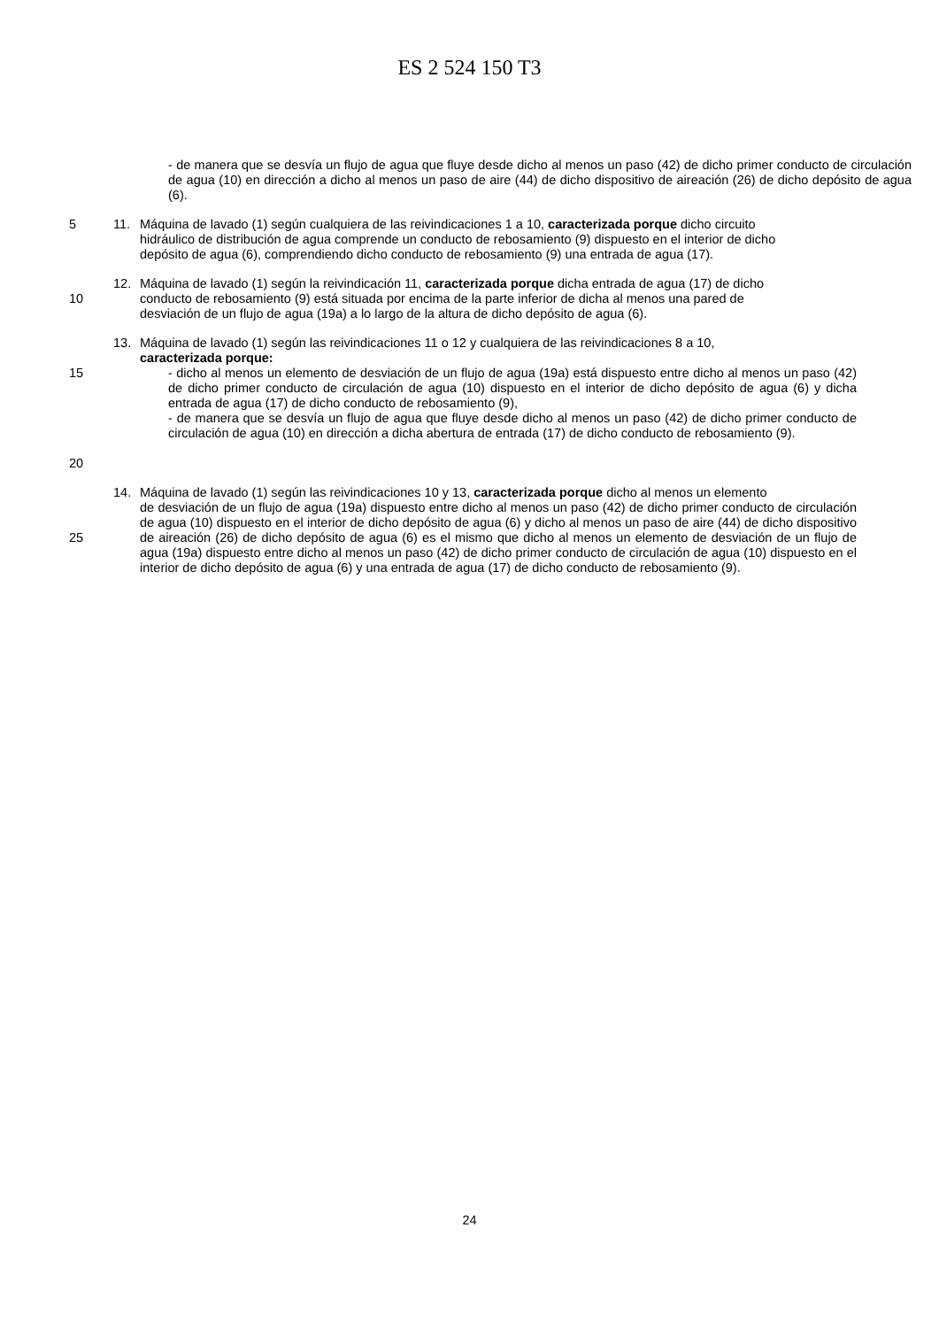ES 2 524 150 T3
- de manera que se desvía un flujo de agua que fluye desde dicho al menos un paso (42) de dicho primer conducto de circulación de agua (10) en dirección a dicho al menos un paso de aire (44) de dicho dispositivo de aireación (26) de dicho depósito de agua (6).
5 11. Máquina de lavado (1) según cualquiera de las reivindicaciones 1 a 10, caracterizada porque dicho circuito
hidráulico de distribución de agua comprende un conducto de rebosamiento (9) dispuesto en el interior de dicho
depósito de agua (6), comprendiendo dicho conducto de rebosamiento (9) una entrada de agua (17).
10 12. Máquina de lavado (1) según la reivindicación 11, caracterizada porque dicha entrada de agua (17) de dicho
conducto de rebosamiento (9) está situada por encima de la parte inferior de dicha al menos una pared de
desviación de un flujo de agua (19a) a lo largo de la altura de dicho depósito de agua (6).
15
20
13. Máquina de lavado (1) según las reivindicaciones 11 o 12 y cualquiera de las reivindicaciones 8 a 10,
caracterizada porque:
- dicho al menos un elemento de desviación de un flujo de agua (19a) está dispuesto entre dicho al menos un paso (42) de dicho primer conducto de circulación de agua (10) dispuesto en el interior de dicho depósito de agua (6) y dicha entrada de agua (17) de dicho conducto de rebosamiento (9),
- de manera que se desvía un flujo de agua que fluye desde dicho al menos un paso (42) de dicho primer conducto de circulación de agua (10) en dirección a dicha abertura de entrada (17) de dicho conducto de rebosamiento (9).
25 14. Máquina de lavado (1) según las reivindicaciones 10 y 13, caracterizada porque dicho al menos un elemento
de desviación de un flujo de agua (19a) dispuesto entre dicho al menos un paso (42) de dicho primer conducto de circulación de agua (10) dispuesto en el interior de dicho depósito de agua (6) y dicho al menos un paso de aire (44) de dicho dispositivo de aireación (26) de dicho depósito de agua (6) es el mismo que dicho al menos un elemento de desviación de un flujo de agua (19a) dispuesto entre dicho al menos un paso (42) de dicho primer conducto de circulación de agua (10) dispuesto en el interior de dicho depósito de agua (6) y una entrada de agua (17) de dicho conducto de rebosamiento (9).
24